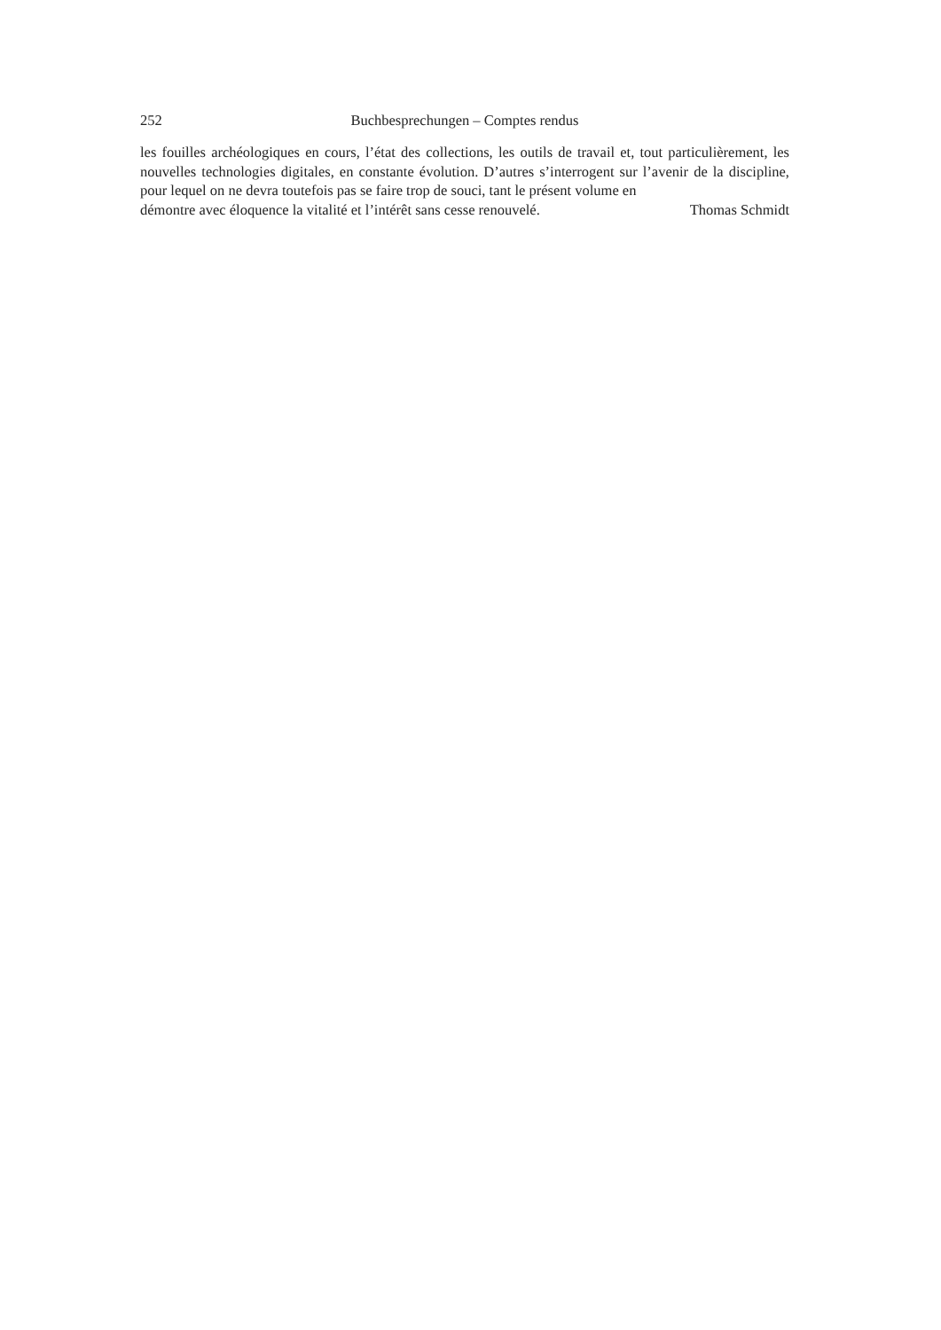252 Buchbesprechungen – Comptes rendus
les fouilles archéologiques en cours, l’état des collections, les outils de travail et, tout particulièrement, les nouvelles technologies digitales, en constante évolution. D’autres s’interrogent sur l’avenir de la discipline, pour lequel on ne devra toutefois pas se faire trop de souci, tant le présent volume en
démontre avec éloquence la vitalité et l’intérêt sans cesse renouvelé. Thomas Schmidt